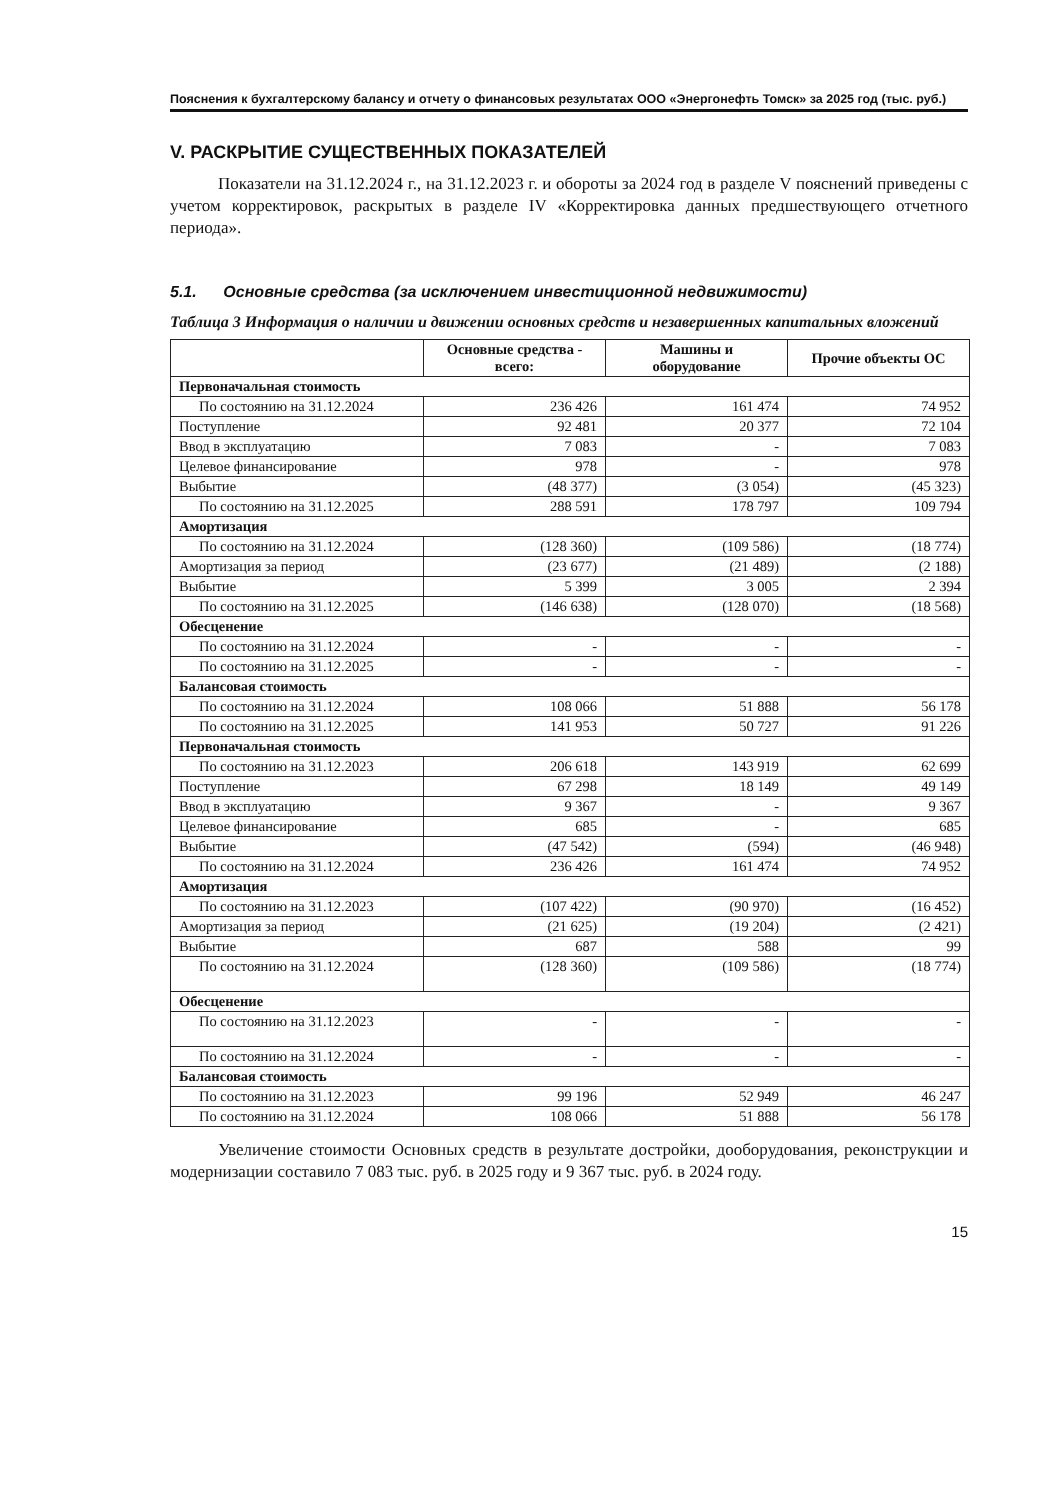Пояснения к бухгалтерскому балансу и отчету о финансовых результатах ООО «Энергонефть Томск» за 2025 год (тыс. руб.)
V. РАСКРЫТИЕ СУЩЕСТВЕННЫХ ПОКАЗАТЕЛЕЙ
Показатели на 31.12.2024 г., на 31.12.2023 г. и обороты за 2024 год в разделе V пояснений приведены с учетом корректировок, раскрытых в разделе IV «Корректировка данных предшествующего отчетного периода».
5.1. Основные средства (за исключением инвестиционной недвижимости)
Таблица 3 Информация о наличии и движении основных средств и незавершенных капитальных вложений
| | Основные средства - всего: | Машины и оборудование | Прочие объекты ОС |
| --- | --- | --- | --- |
| Первоначальная стоимость | | | |
| По состоянию на 31.12.2024 | 236 426 | 161 474 | 74 952 |
| Поступление | 92 481 | 20 377 | 72 104 |
| Ввод в эксплуатацию | 7 083 | - | 7 083 |
| Целевое финансирование | 978 | - | 978 |
| Выбытие | (48 377) | (3 054) | (45 323) |
| По состоянию на 31.12.2025 | 288 591 | 178 797 | 109 794 |
| Амортизация | | | |
| По состоянию на 31.12.2024 | (128 360) | (109 586) | (18 774) |
| Амортизация за период | (23 677) | (21 489) | (2 188) |
| Выбытие | 5 399 | 3 005 | 2 394 |
| По состоянию на 31.12.2025 | (146 638) | (128 070) | (18 568) |
| Обесценение | | | |
| По состоянию на 31.12.2024 | - | - | - |
| По состоянию на 31.12.2025 | - | - | - |
| Балансовая стоимость | | | |
| По состоянию на 31.12.2024 | 108 066 | 51 888 | 56 178 |
| По состоянию на 31.12.2025 | 141 953 | 50 727 | 91 226 |
| Первоначальная стоимость | | | |
| По состоянию на 31.12.2023 | 206 618 | 143 919 | 62 699 |
| Поступление | 67 298 | 18 149 | 49 149 |
| Ввод в эксплуатацию | 9 367 | - | 9 367 |
| Целевое финансирование | 685 | - | 685 |
| Выбытие | (47 542) | (594) | (46 948) |
| По состоянию на 31.12.2024 | 236 426 | 161 474 | 74 952 |
| Амортизация | | | |
| По состоянию на 31.12.2023 | (107 422) | (90 970) | (16 452) |
| Амортизация за период | (21 625) | (19 204) | (2 421) |
| Выбытие | 687 | 588 | 99 |
| По состоянию на 31.12.2024 | (128 360) | (109 586) | (18 774) |
| Обесценение | | | |
| По состоянию на 31.12.2023 | - | - | - |
| По состоянию на 31.12.2024 | - | - | - |
| Балансовая стоимость | | | |
| По состоянию на 31.12.2023 | 99 196 | 52 949 | 46 247 |
| По состоянию на 31.12.2024 | 108 066 | 51 888 | 56 178 |
Увеличение стоимости Основных средств в результате достройки, дооборудования, реконструкции и модернизации составило 7 083 тыс. руб. в 2025 году и 9 367 тыс. руб. в 2024 году.
15